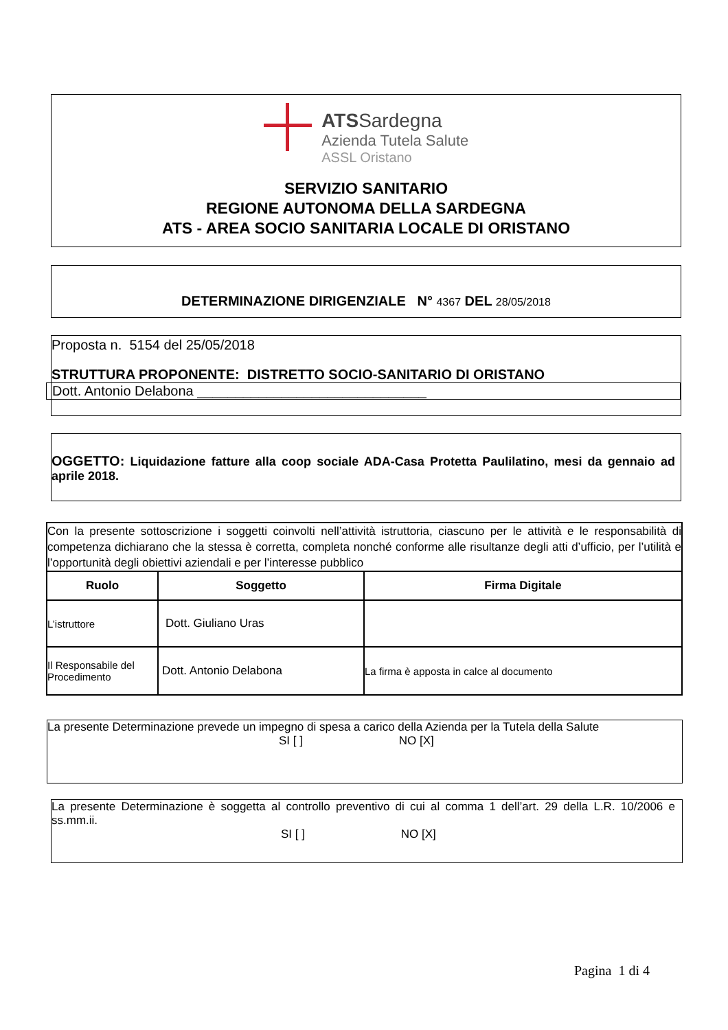ATSSardegna
Azienda Tutela Salute
ASSL Oristano
SERVIZIO SANITARIO
REGIONE AUTONOMA DELLA SARDEGNA
ATS - AREA SOCIO SANITARIA LOCALE DI ORISTANO
DETERMINAZIONE DIRIGENZIALE N° 4367 DEL 28/05/2018
Proposta n. 5154 del 25/05/2018
STRUTTURA PROPONENTE: DISTRETTO SOCIO-SANITARIO DI ORISTANO
Dott. Antonio Delabona ______________________________
OGGETTO: Liquidazione fatture alla coop sociale ADA-Casa Protetta Paulilatino, mesi da gennaio ad aprile 2018.
| Con la presente sottoscrizione i soggetti coinvolti nell’attività istruttoria, ciascuno per le attività e le responsabilità di competenza dichiarano che la stessa è corretta, completa nonché conforme alle risultanze degli atti d’ufficio, per l’utilità e l’opportunità degli obiettivi aziendali e per l’interesse pubblico | | |
| Ruolo | Soggetto | Firma Digitale |
| L’istruttore | Dott. Giuliano Uras | |
| Il Responsabile del Procedimento | Dott. Antonio Delabona | La firma è apposta in calce al documento |
La presente Determinazione prevede un impegno di spesa a carico della Azienda per la Tutela della Salute
SI [ ] NO [X]
La presente Determinazione è soggetta al controllo preventivo di cui al comma 1 dell’art. 29 della L.R. 10/2006 e ss.mm.ii.
SI [ ] NO [X]
Pagina 1 di 4